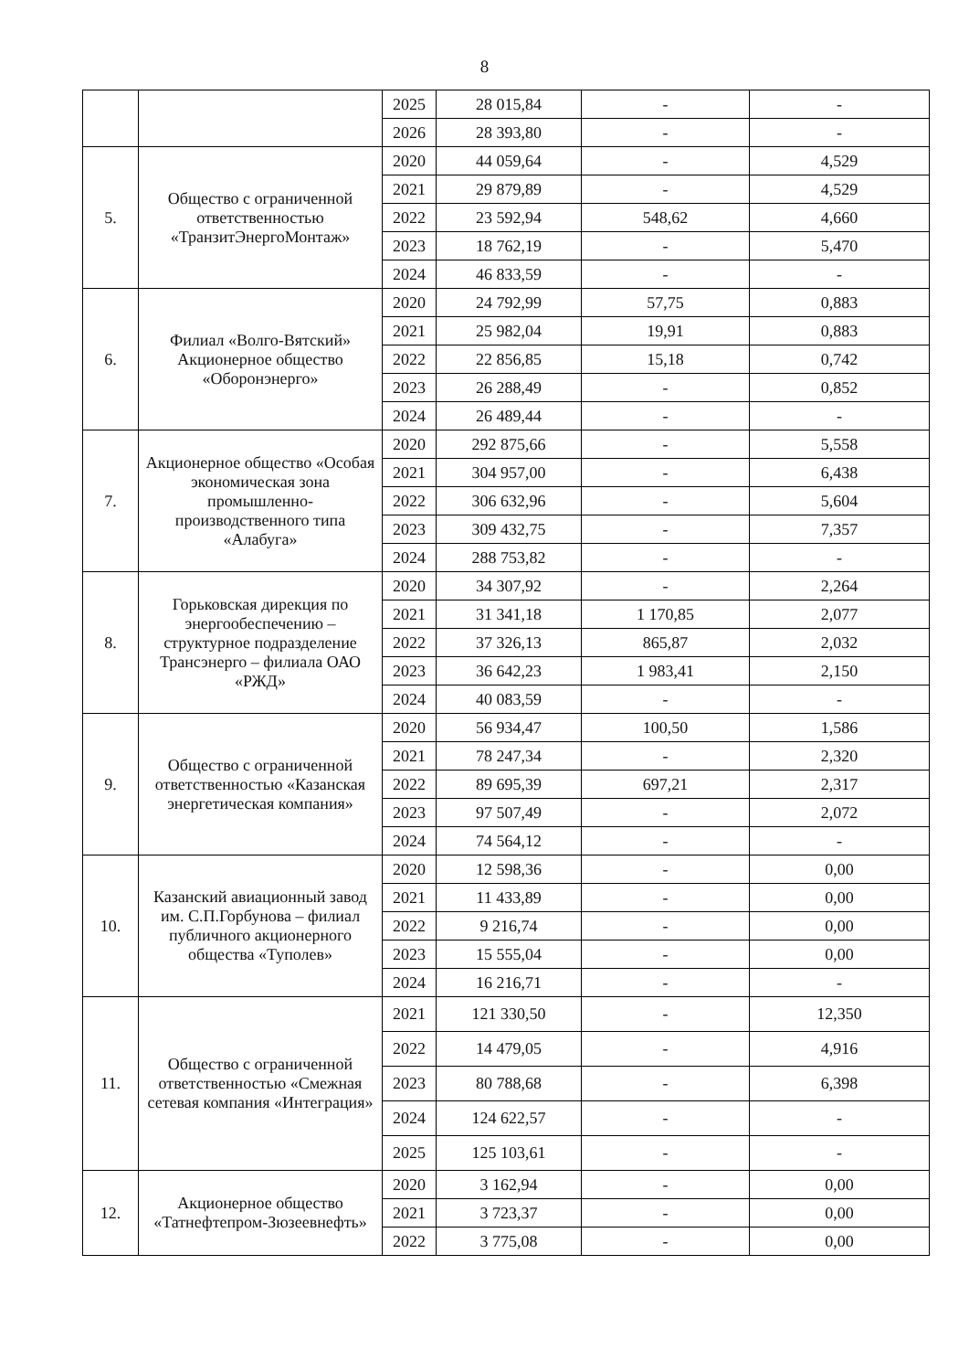8
| | | 2025 | 28 015,84 | - | - |
| | | 2026 | 28 393,80 | - | - |
| 5. | Общество с ограниченной ответственностью «ТранзитЭнергоМонтаж» | 2020 | 44 059,64 | - | 4,529 |
| | | 2021 | 29 879,89 | - | 4,529 |
| | | 2022 | 23 592,94 | 548,62 | 4,660 |
| | | 2023 | 18 762,19 | - | 5,470 |
| | | 2024 | 46 833,59 | - | - |
| 6. | Филиал «Волго-Вятский» Акционерное общество «Оборонэнерго» | 2020 | 24 792,99 | 57,75 | 0,883 |
| | | 2021 | 25 982,04 | 19,91 | 0,883 |
| | | 2022 | 22 856,85 | 15,18 | 0,742 |
| | | 2023 | 26 288,49 | - | 0,852 |
| | | 2024 | 26 489,44 | - | - |
| 7. | Акционерное общество «Особая экономическая зона промышленно-производственного типа «Алабуга» | 2020 | 292 875,66 | - | 5,558 |
| | | 2021 | 304 957,00 | - | 6,438 |
| | | 2022 | 306 632,96 | - | 5,604 |
| | | 2023 | 309 432,75 | - | 7,357 |
| | | 2024 | 288 753,82 | - | - |
| 8. | Горьковская дирекция по энергообеспечению – структурное подразделение Трансэнерго – филиала ОАО «РЖД» | 2020 | 34 307,92 | - | 2,264 |
| | | 2021 | 31 341,18 | 1 170,85 | 2,077 |
| | | 2022 | 37 326,13 | 865,87 | 2,032 |
| | | 2023 | 36 642,23 | 1 983,41 | 2,150 |
| | | 2024 | 40 083,59 | - | - |
| 9. | Общество с ограниченной ответственностью «Казанская энергетическая компания» | 2020 | 56 934,47 | 100,50 | 1,586 |
| | | 2021 | 78 247,34 | - | 2,320 |
| | | 2022 | 89 695,39 | 697,21 | 2,317 |
| | | 2023 | 97 507,49 | - | 2,072 |
| | | 2024 | 74 564,12 | - | - |
| 10. | Казанский авиационный завод им. С.П.Горбунова – филиал публичного акционерного общества «Туполев» | 2020 | 12 598,36 | - | 0,00 |
| | | 2021 | 11 433,89 | - | 0,00 |
| | | 2022 | 9 216,74 | - | 0,00 |
| | | 2023 | 15 555,04 | - | 0,00 |
| | | 2024 | 16 216,71 | - | - |
| 11. | Общество с ограниченной ответственностью «Смежная сетевая компания «Интеграция» | 2021 | 121 330,50 | - | 12,350 |
| | | 2022 | 14 479,05 | - | 4,916 |
| | | 2023 | 80 788,68 | - | 6,398 |
| | | 2024 | 124 622,57 | - | - |
| | | 2025 | 125 103,61 | - | - |
| 12. | Акционерное общество «Татнефтепром-Зюзеевнефть» | 2020 | 3 162,94 | - | 0,00 |
| | | 2021 | 3 723,37 | - | 0,00 |
| | | 2022 | 3 775,08 | - | 0,00 |